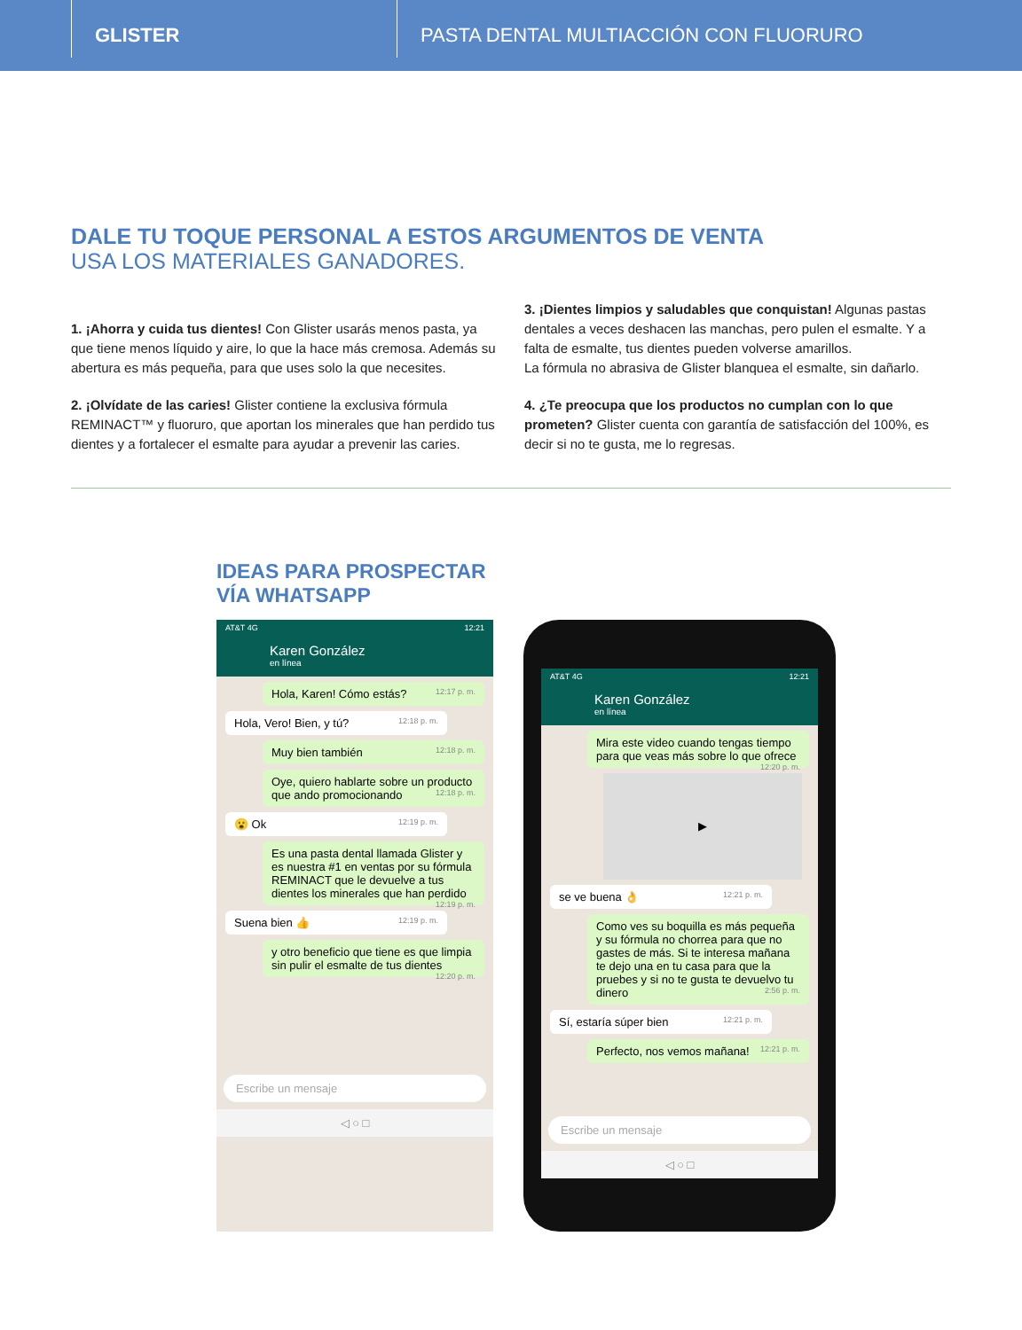GLISTER
PASTA DENTAL MULTIACCIÓN CON FLUORURO
DALE TU TOQUE PERSONAL A ESTOS ARGUMENTOS DE VENTA
USA LOS MATERIALES GANADORES.
1. ¡Ahorra y cuida tus dientes! Con Glister usarás menos pasta, ya que tiene menos líquido y aire, lo que la hace más cremosa. Además su abertura es más pequeña, para que uses solo la que necesites.
2. ¡Olvídate de las caries! Glister contiene la exclusiva fórmula REMINACT™ y fluoruro, que aportan los minerales que han perdido tus dientes y a fortalecer el esmalte para ayudar a prevenir las caries.
3. ¡Dientes limpios y saludables que conquistan! Algunas pastas dentales a veces deshacen las manchas, pero pulen el esmalte. Y a falta de esmalte, tus dientes pueden volverse amarillos.
La fórmula no abrasiva de Glister blanquea el esmalte, sin dañarlo.
4. ¿Te preocupa que los productos no cumplan con lo que prometen? Glister cuenta con garantía de satisfacción del 100%, es decir si no te gusta, me lo regresas.
IDEAS PARA PROSPECTAR
VÍA WHATSAPP
AT&T 4G 12:21
Karen González
en línea
Hola, Karen! Cómo estás? 12:17 p. m.
Hola, Vero! Bien, y tú? 12:18 p. m.
Muy bien también 12:18 p. m.
Oye, quiero hablarte sobre un producto que ando promocionando 12:18 p. m.
😮 Ok 12:19 p. m.
Es una pasta dental llamada Glister y es nuestra #1 en ventas por su fórmula REMINACT que le devuelve a tus dientes los minerales que han perdido 12:19 p. m.
Suena bien 👍 12:19 p. m.
y otro beneficio que tiene es que limpia sin pulir el esmalte de tus dientes 12:20 p. m.
Escribe un mensaje
◁ ○ □
AT&T 4G 12:21
Karen González
en línea
Mira este video cuando tengas tiempo para que veas más sobre lo que ofrece 12:20 p. m.
▶
se ve buena 👌 12:21 p. m.
Como ves su boquilla es más pequeña y su fórmula no chorrea para que no gastes de más. Si te interesa mañana te dejo una en tu casa para que la pruebes y si no te gusta te devuelvo tu dinero 2:56 p. m.
Sí, estaría súper bien 12:21 p. m.
Perfecto, nos vemos mañana! 12:21 p. m.
Escribe un mensaje
◁ ○ □